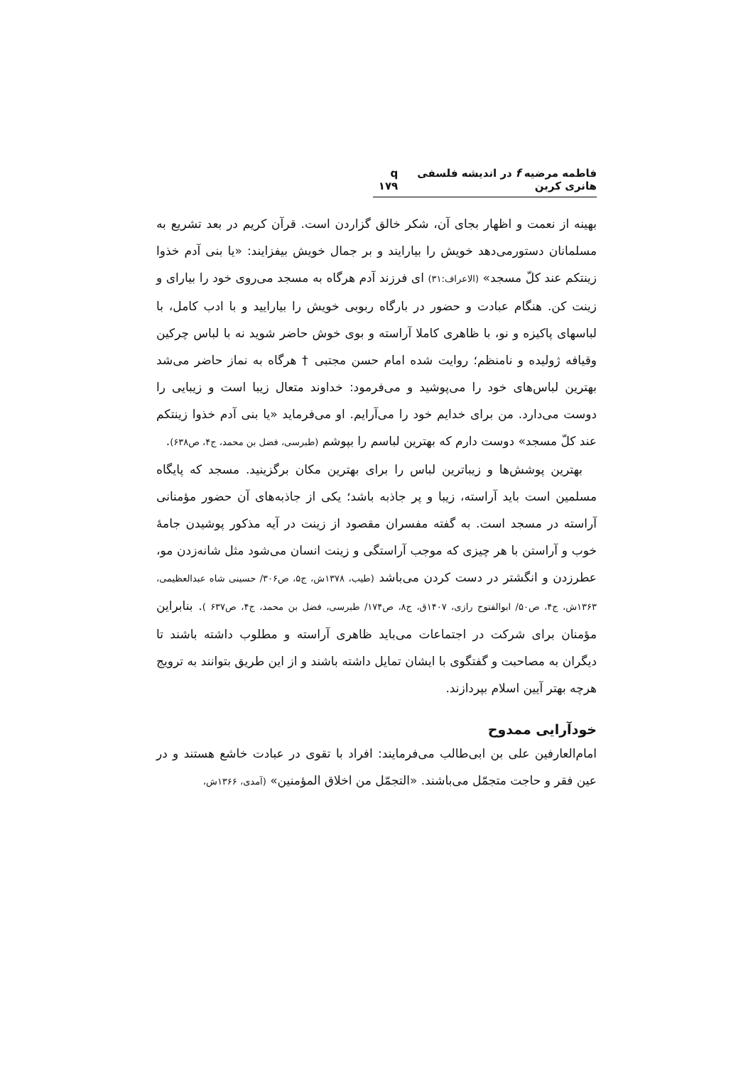فاطمه مرضیه f در اندیشه فلسفی هانری کربن q ۱۷۹
بهینه از نعمت و اظهار بجای آن، شکر خالق گزاردن است. قرآن کریم در بعد تشریع به مسلمانان دستورمی‌دهد خویش را بیارایند و بر جمال خویش بیفزایند: «یا بنی آدم خذوا زینتکم عند کلّ مسجد» (الاعراف:۳۱) ای فرزند آدم هرگاه به مسجد می‌روی خود را بیارای و زینت کن. هنگام عبادت و حضور در بارگاه ربوبی خویش را بیارایید و با ادب کامل، با لباسهای پاکیزه و نو، با ظاهری کاملا آراسته و بوی خوش حاضر شوید نه با لباس چرکین وقیافه ژولیده و نامنظم؛ روایت شده امام حسن مجتبی † هرگاه به نماز حاضر می‌شد بهترین لباس‌های خود را می‌پوشید و می‌فرمود: خداوند متعال زیبا است و زیبایی را دوست می‌دارد. من برای خدایم خود را می‌آرایم. او می‌فرماید «یا بنی آدم خذوا زینتکم عند کلّ مسجد» دوست دارم که بهترین لباسم را بپوشم (طبرسی، فضل بن محمد، ج۴، ص۶۳۸).
بهترین پوشش‌ها و زیباترین لباس را برای بهترین مکان برگزینید. مسجد که پایگاه مسلمین است باید آراسته، زیبا و پر جاذبه باشد؛ یکی از جاذبه‌های آن حضور مؤمنانی آراسته در مسجد است. به گفته مفسران مقصود از زینت در آیه مذکور پوشیدن جامۀ خوب و آراستن با هر چیزی که موجب آراستگی و زینت انسان می‌شود مثل شانه‌زدن مو، عطرزدن و انگشتر در دست کردن می‌باشد (طیب، ۱۳۷۸ش، ج۵، ص۳۰۶/ حسینی شاه عبدالعظیمی، ۱۳۶۳ش، ج۴، ص۵۰/ ابوالفتوح رازی، ۱۴۰۷ق، ج۸، ص۱۷۴/ طبرسی، فضل بن محمد، ج۴، ص۶۳۷ ). بنابراین مؤمنان برای شرکت در اجتماعات می‌باید ظاهری آراسته و مطلوب داشته باشند تا دیگران به مصاحبت و گفتگوی با ایشان تمایل داشته باشند و از این طریق بتوانند به ترویج هرچه بهتر آیین اسلام بپردازند.
خودآرایی ممدوح
امام‌العارفین علی بن ابی‌طالب می‌فرمایند: افراد با تقوی در عبادت خاشع هستند و در عین فقر و حاجت متجمّل می‌باشند. «التجمّل من اخلاق المؤمنین» (آمدی، ۱۳۶۶ش،